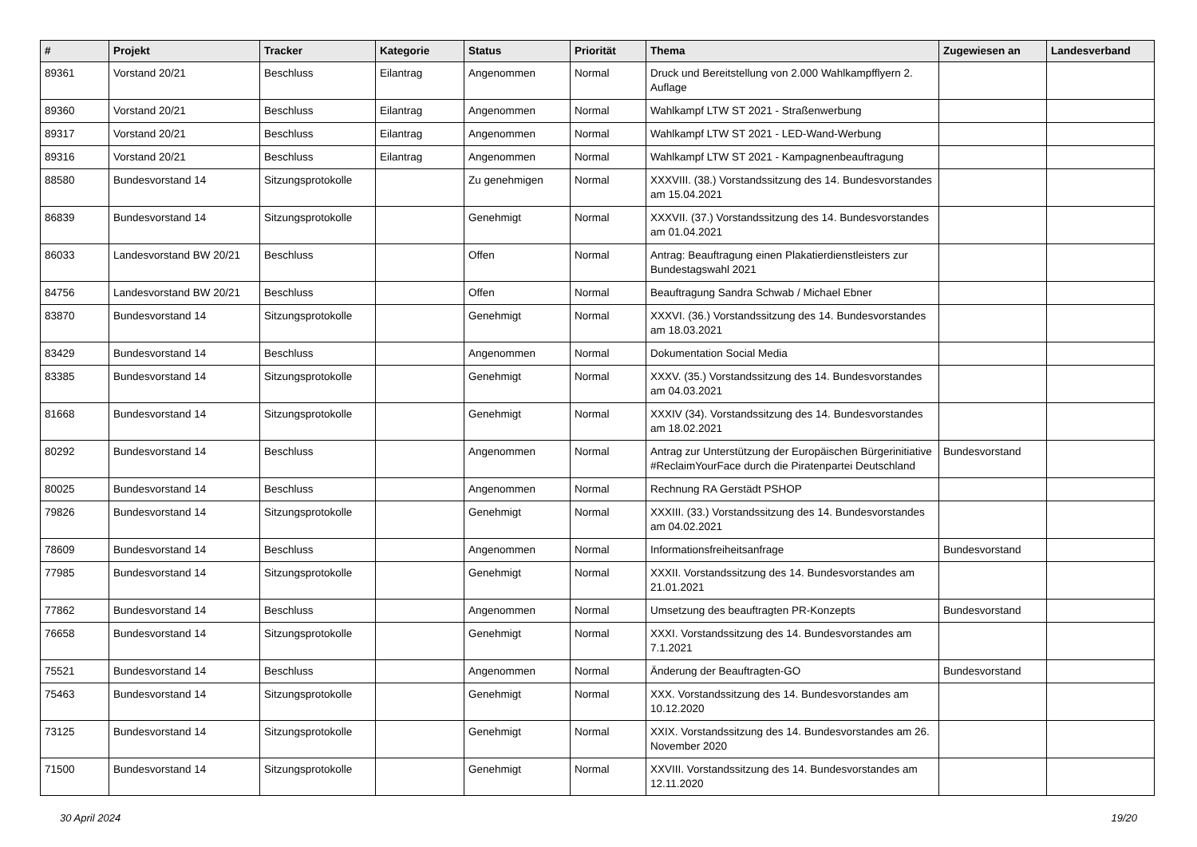| # | Projekt | Tracker | Kategorie | Status | Priorität | Thema | Zugewiesen an | Landesverband |
| --- | --- | --- | --- | --- | --- | --- | --- | --- |
| 89361 | Vorstand 20/21 | Beschluss | Eilantrag | Angenommen | Normal | Druck und Bereitstellung von 2.000 Wahlkampfflyern 2. Auflage | | |
| 89360 | Vorstand 20/21 | Beschluss | Eilantrag | Angenommen | Normal | Wahlkampf LTW ST 2021 - Straßenwerbung | | |
| 89317 | Vorstand 20/21 | Beschluss | Eilantrag | Angenommen | Normal | Wahlkampf LTW ST 2021 - LED-Wand-Werbung | | |
| 89316 | Vorstand 20/21 | Beschluss | Eilantrag | Angenommen | Normal | Wahlkampf LTW ST 2021 - Kampagnenbeauftragung | | |
| 88580 | Bundesvorstand 14 | Sitzungsprotokolle | | Zu genehmigen | Normal | XXXVIII. (38.) Vorstandssitzung des 14. Bundesvorstandes am 15.04.2021 | | |
| 86839 | Bundesvorstand 14 | Sitzungsprotokolle | | Genehmigt | Normal | XXXVII. (37.) Vorstandssitzung des 14. Bundesvorstandes am 01.04.2021 | | |
| 86033 | Landesvorstand BW 20/21 | Beschluss | | Offen | Normal | Antrag: Beauftragung einen Plakatierdienstleisters zur Bundestagswahl 2021 | | |
| 84756 | Landesvorstand BW 20/21 | Beschluss | | Offen | Normal | Beauftragung Sandra Schwab / Michael Ebner | | |
| 83870 | Bundesvorstand 14 | Sitzungsprotokolle | | Genehmigt | Normal | XXXVI. (36.) Vorstandssitzung des 14. Bundesvorstandes am 18.03.2021 | | |
| 83429 | Bundesvorstand 14 | Beschluss | | Angenommen | Normal | Dokumentation Social Media | | |
| 83385 | Bundesvorstand 14 | Sitzungsprotokolle | | Genehmigt | Normal | XXXV. (35.) Vorstandssitzung des 14. Bundesvorstandes am 04.03.2021 | | |
| 81668 | Bundesvorstand 14 | Sitzungsprotokolle | | Genehmigt | Normal | XXXIV (34). Vorstandssitzung des 14. Bundesvorstandes am 18.02.2021 | | |
| 80292 | Bundesvorstand 14 | Beschluss | | Angenommen | Normal | Antrag zur Unterstützung der Europäischen Bürgerinitiative #ReclaimYourFace durch die Piratenpartei Deutschland | Bundesvorstand | |
| 80025 | Bundesvorstand 14 | Beschluss | | Angenommen | Normal | Rechnung RA Gerstädt PSHOP | | |
| 79826 | Bundesvorstand 14 | Sitzungsprotokolle | | Genehmigt | Normal | XXXIII. (33.) Vorstandssitzung des 14. Bundesvorstandes am 04.02.2021 | | |
| 78609 | Bundesvorstand 14 | Beschluss | | Angenommen | Normal | Informationsfreiheitsanfrage | Bundesvorstand | |
| 77985 | Bundesvorstand 14 | Sitzungsprotokolle | | Genehmigt | Normal | XXXII. Vorstandssitzung des 14. Bundesvorstandes am 21.01.2021 | | |
| 77862 | Bundesvorstand 14 | Beschluss | | Angenommen | Normal | Umsetzung des beauftragten PR-Konzepts | Bundesvorstand | |
| 76658 | Bundesvorstand 14 | Sitzungsprotokolle | | Genehmigt | Normal | XXXI. Vorstandssitzung des 14. Bundesvorstandes am 7.1.2021 | | |
| 75521 | Bundesvorstand 14 | Beschluss | | Angenommen | Normal | Änderung der Beauftragten-GO | Bundesvorstand | |
| 75463 | Bundesvorstand 14 | Sitzungsprotokolle | | Genehmigt | Normal | XXX. Vorstandssitzung des 14. Bundesvorstandes am 10.12.2020 | | |
| 73125 | Bundesvorstand 14 | Sitzungsprotokolle | | Genehmigt | Normal | XXIX. Vorstandssitzung des 14. Bundesvorstandes am 26. November 2020 | | |
| 71500 | Bundesvorstand 14 | Sitzungsprotokolle | | Genehmigt | Normal | XXVIII. Vorstandssitzung des 14. Bundesvorstandes am 12.11.2020 | | |
30 April 2024 19/20